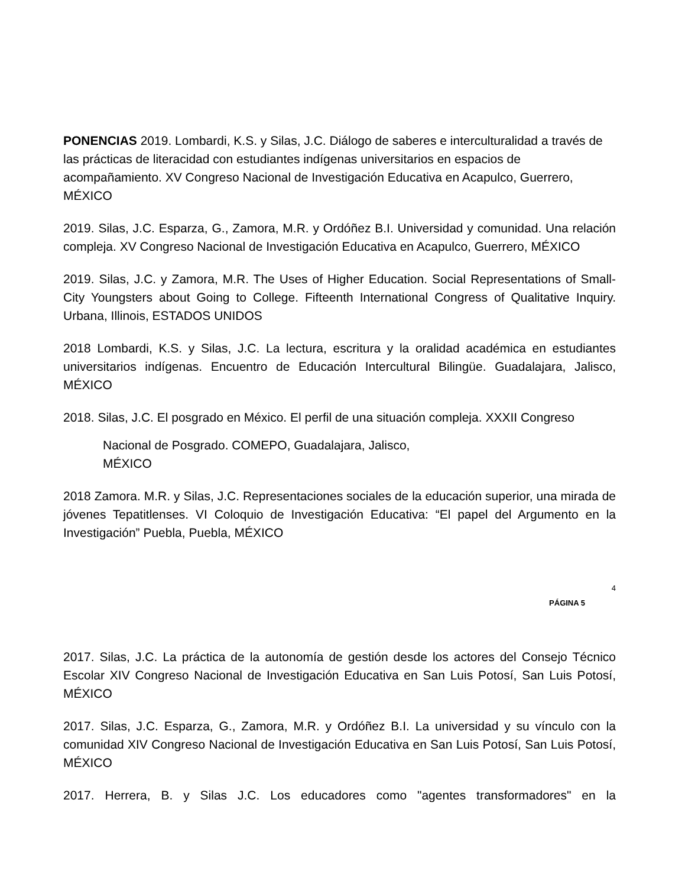PONENCIAS 2019. Lombardi, K.S. y Silas, J.C. Diálogo de saberes e interculturalidad a través de las prácticas de literacidad con estudiantes indígenas universitarios en espacios de acompañamiento. XV Congreso Nacional de Investigación Educativa en Acapulco, Guerrero, MÉXICO
2019. Silas, J.C. Esparza, G., Zamora, M.R. y Ordóñez B.I. Universidad y comunidad. Una relación compleja. XV Congreso Nacional de Investigación Educativa en Acapulco, Guerrero, MÉXICO
2019. Silas, J.C. y Zamora, M.R. The Uses of Higher Education. Social Representations of Small-City Youngsters about Going to College. Fifteenth International Congress of Qualitative Inquiry. Urbana, Illinois, ESTADOS UNIDOS
2018 Lombardi, K.S. y Silas, J.C. La lectura, escritura y la oralidad académica en estudiantes universitarios indígenas. Encuentro de Educación Intercultural Bilingüe. Guadalajara, Jalisco, MÉXICO
2018. Silas, J.C. El posgrado en México. El perfil de una situación compleja. XXXII Congreso
Nacional de Posgrado. COMEPO, Guadalajara, Jalisco,
MÉXICO
2018 Zamora. M.R. y Silas, J.C. Representaciones sociales de la educación superior, una mirada de jóvenes Tepatitlenses. VI Coloquio de Investigación Educativa: “El papel del Argumento en la Investigación” Puebla, Puebla, MÉXICO
4
PÁGINA 5
2017. Silas, J.C. La práctica de la autonomía de gestión desde los actores del Consejo Técnico Escolar XIV Congreso Nacional de Investigación Educativa en San Luis Potosí, San Luis Potosí, MÉXICO
2017. Silas, J.C. Esparza, G., Zamora, M.R. y Ordóñez B.I. La universidad y su vínculo con la comunidad XIV Congreso Nacional de Investigación Educativa en San Luis Potosí, San Luis Potosí, MÉXICO
2017. Herrera, B. y Silas J.C. Los educadores como "agentes transformadores" en la